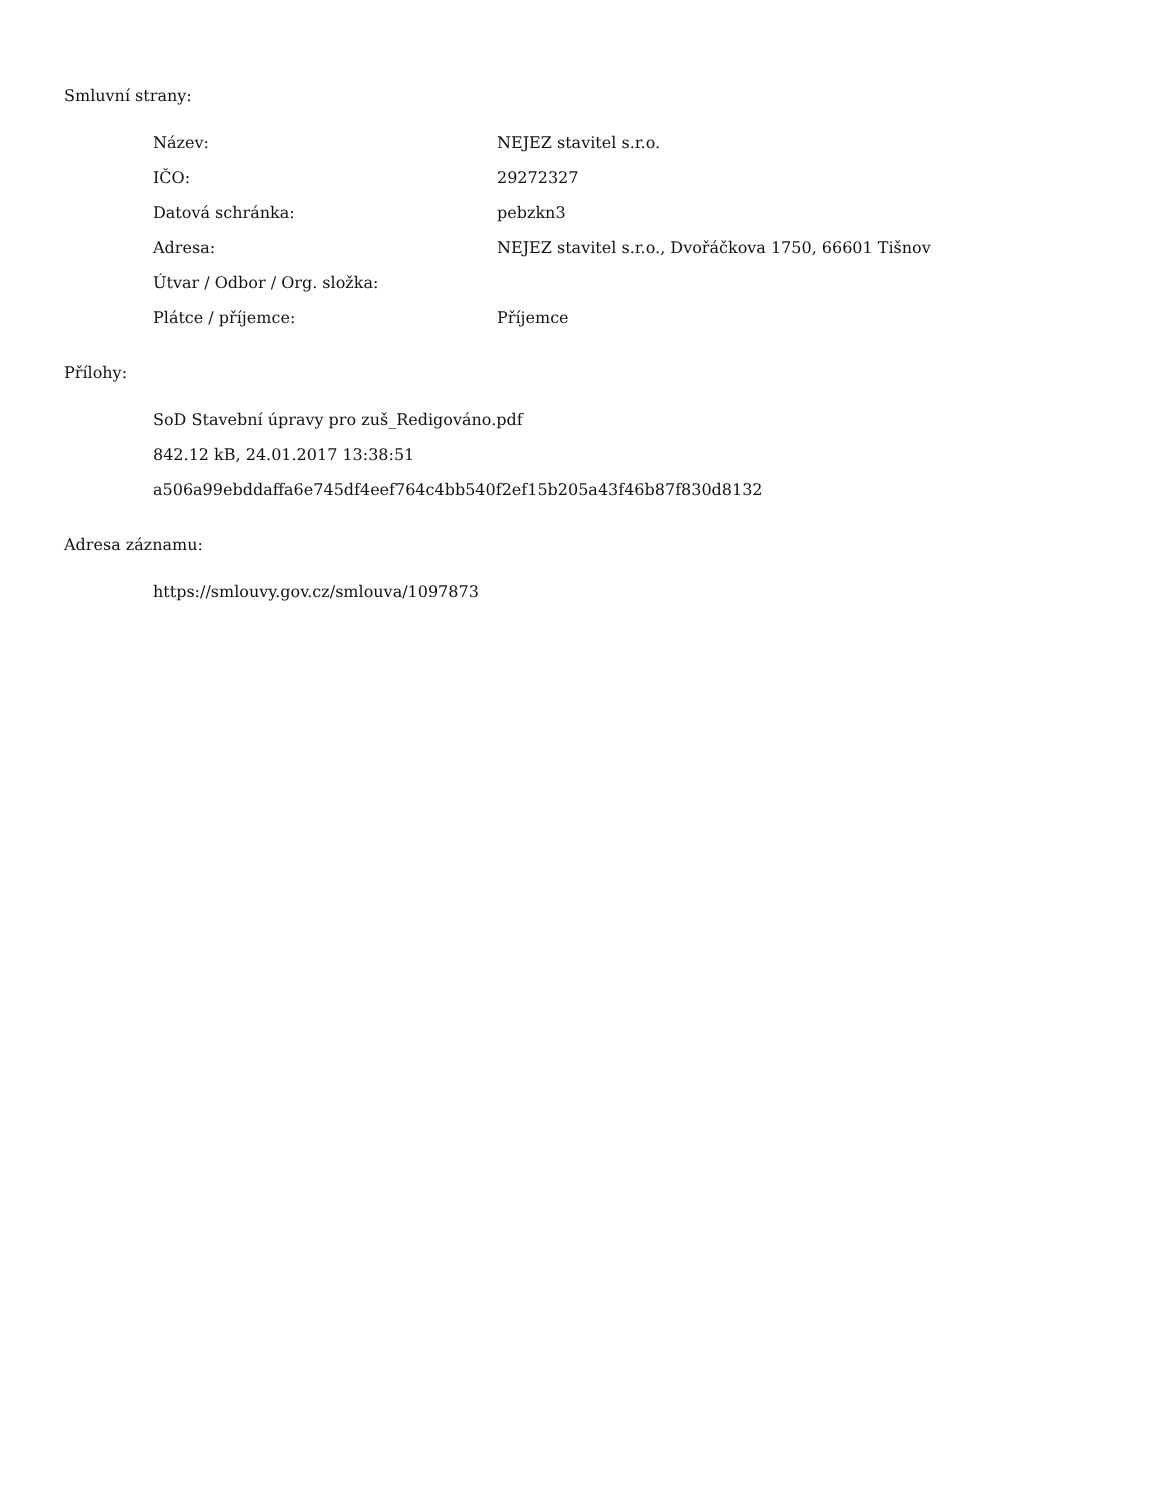Smluvní strany:
| Název: | NEJEZ stavitel s.r.o. |
| IČO: | 29272327 |
| Datová schránka: | pebzkn3 |
| Adresa: | NEJEZ stavitel s.r.o., Dvořáčkova 1750, 66601 Tišnov |
| Útvar / Odbor / Org. složka: | |
| Plátce / příjemce: | Příjemce |
Přílohy:
SoD Stavební úpravy pro zuš_Redigováno.pdf
842.12 kB, 24.01.2017 13:38:51
a506a99ebddaffa6e745df4eef764c4bb540f2ef15b205a43f46b87f830d8132
Adresa záznamu:
https://smlouvy.gov.cz/smlouva/1097873